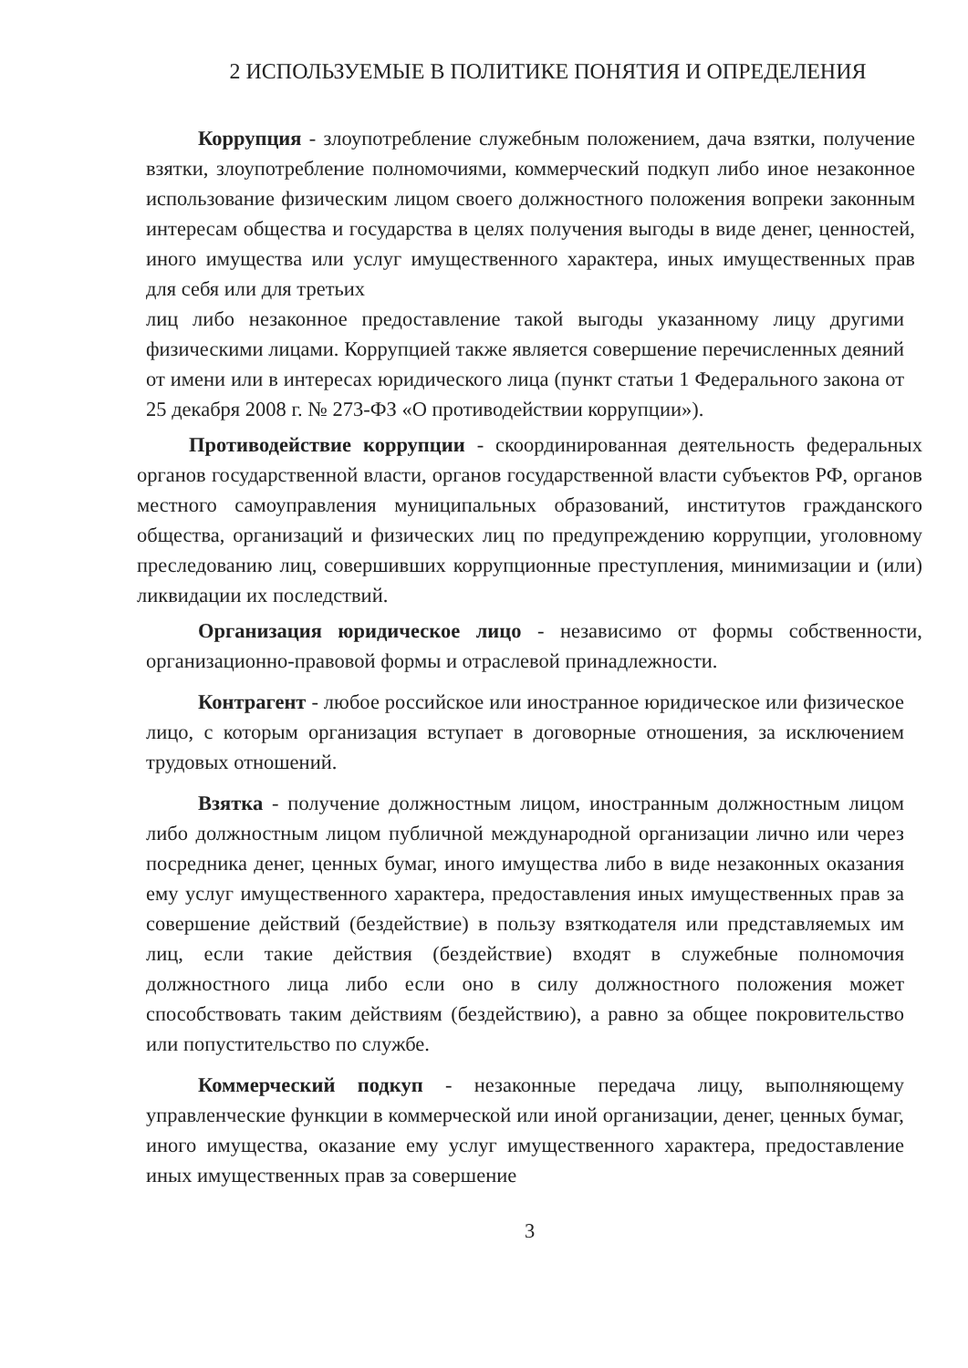2 ИСПОЛЬЗУЕМЫЕ В ПОЛИТИКЕ ПОНЯТИЯ И ОПРЕДЕЛЕНИЯ
Коррупция - злоупотребление служебным положением, дача взятки, получение взятки, злоупотребление полномочиями, коммерческий подкуп либо иное незаконное использование физическим лицом своего должностного положения вопреки законным интересам общества и государства в целях получения выгоды в виде денег, ценностей, иного имущества или услуг имущественного характера, иных имущественных прав для себя или для третьих
лиц либо незаконное предоставление такой выгоды указанному лицу другими физическими лицами. Коррупцией также является совершение перечисленных деяний от имени или в интересах юридического лица (пункт статьи 1 Федерального закона от 25 декабря 2008 г. № 273-ФЗ «О противодействии коррупции»).
Противодействие коррупции - скоординированная деятельность федеральных органов государственной власти, органов государственной власти субъектов РФ, органов местного самоуправления муниципальных образований, институтов гражданского общества, организаций и физических лиц по предупреждению коррупции, уголовному преследованию лиц, совершивших коррупционные преступления, минимизации и (или) ликвидации их последствий.
Организация юридическое лицо - независимо от формы собственности, организационно-правовой формы и отраслевой принадлежности.
Контрагент - любое российское или иностранное юридическое или физическое лицо, с которым организация вступает в договорные отношения, за исключением трудовых отношений.
Взятка - получение должностным лицом, иностранным должностным лицом либо должностным лицом публичной международной организации лично или через посредника денег, ценных бумаг, иного имущества либо в виде незаконных оказания ему услуг имущественного характера, предоставления иных имущественных прав за совершение действий (бездействие) в пользу взяткодателя или представляемых им лиц, если такие действия (бездействие) входят в служебные полномочия должностного лица либо если оно в силу должностного положения может способствовать таким действиям (бездействию), а равно за общее покровительство или попустительство по службе.
Коммерческий подкуп - незаконные передача лицу, выполняющему управленческие функции в коммерческой или иной организации, денег, ценных бумаг, иного имущества, оказание ему услуг имущественного характера, предоставление иных имущественных прав за совершение
3